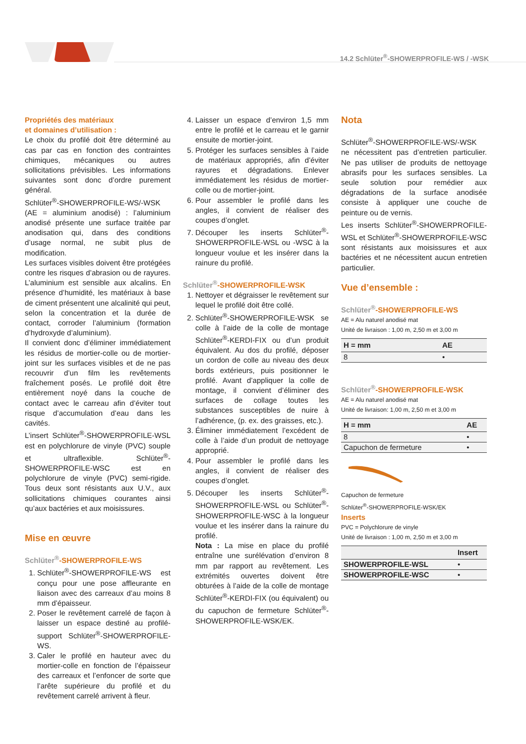14.2 Schlüter<sup>®</sup>-SHOWERPROFILE-WS / -WSK
Propriétés des matériaux
et domaines d’utilisation :
Le choix du profilé doit être déterminé au cas par cas en fonction des contraintes chimiques, mécaniques ou autres sollicitations prévisibles. Les informations suivantes sont donc d’ordre purement général.
Schlüter<sup>®</sup>-SHOWERPROFILE-WS/-WSK (AE = aluminium anodisé) : l’aluminium anodisé présente une surface traitée par anodisation qui, dans des conditions d’usage normal, ne subit plus de modification.
Les surfaces visibles doivent être protégées contre les risques d’abrasion ou de rayures. L’aluminium est sensible aux alcalins. En présence d’humidité, les matériaux à base de ciment présentent une alcalinité qui peut, selon la concentration et la durée de contact, corroder l’aluminium (formation d’hydroxyde d’aluminium).
Il convient donc d’éliminer immédiatement les résidus de mortier-colle ou de mortier-joint sur les surfaces visibles et de ne pas recouvrir d’un film les revêtements fraîchement posés. Le profilé doit être entièrement noyé dans la couche de contact avec le carreau afin d’éviter tout risque d’accumulation d’eau dans les cavités.
L’insert Schlüter<sup>®</sup>-SHOWERPROFILE-WSL est en polychlorure de vinyle (PVC) souple et ultraflexible. Schlüter<sup>®</sup>-SHOWERPROFILE-WSC est en polychlorure de vinyle (PVC) semi-rigide. Tous deux sont résistants aux U.V., aux sollicitations chimiques courantes ainsi qu’aux bactéries et aux moisissures.
Mise en œuvre
Schlüter<sup>®</sup>-SHOWERPROFILE-WS
1. Schlüter<sup>®</sup>-SHOWERPROFILE-WS est conçu pour une pose affleurante en liaison avec des carreaux d’au moins 8 mm d’épaisseur.
2. Poser le revêtement carrelé de façon à laisser un espace destiné au profilé-support Schlüter<sup>®</sup>-SHOWERPROFILE-WS.
3. Caler le profilé en hauteur avec du mortier-colle en fonction de l’épaisseur des carreaux et l’enfoncer de sorte que l’arête supérieure du profilé et du revêtement carrelé arrivent à fleur.
4. Laisser un espace d’environ 1,5 mm entre le profilé et le carreau et le garnir ensuite de mortier-joint.
5. Protéger les surfaces sensibles à l’aide de matériaux appropriés, afin d’éviter rayures et dégradations. Enlever immédiatement les résidus de mortier-colle ou de mortier-joint.
6. Pour assembler le profilé dans les angles, il convient de réaliser des coupes d’onglet.
7. Découper les inserts Schlüter<sup>®</sup>-SHOWERPROFILE-WSL ou -WSC à la longueur voulue et les insérer dans la rainure du profilé.
Schlüter<sup>®</sup>-SHOWERPROFILE-WSK
1. Nettoyer et dégraisser le revêtement sur lequel le profilé doit être collé.
2. Schlüter<sup>®</sup>-SHOWERPROFILE-WSK se colle à l’aide de la colle de montage Schlüter<sup>®</sup>-KERDI-FIX ou d’un produit équivalent. Au dos du profilé, déposer un cordon de colle au niveau des deux bords extérieurs, puis positionner le profilé. Avant d’appliquer la colle de montage, il convient d’éliminer des surfaces de collage toutes les substances susceptibles de nuire à l’adhérence, (p. ex. des graisses, etc.).
3. Éliminer immédiatement l’excédent de colle à l’aide d’un produit de nettoyage approprié.
4. Pour assembler le profilé dans les angles, il convient de réaliser des coupes d’onglet.
5. Découper les inserts Schlüter<sup>®</sup>-SHOWERPROFILE-WSL ou Schlüter<sup>®</sup>-SHOWERPROFILE-WSC à la longueur voulue et les insérer dans la rainure du profilé.
Nota : La mise en place du profilé entraîne une surélévation d’environ 8 mm par rapport au revêtement. Les extrémités ouvertes doivent être obturées à l’aide de la colle de montage Schlüter<sup>®</sup>-KERDI-FIX (ou équivalent) ou du capuchon de fermeture Schlüter<sup>®</sup>-SHOWERPROFILE-WSK/EK.
Nota
Schlüter<sup>®</sup>-SHOWERPROFILE-WS/-WSK ne nécessitent pas d’entretien particulier. Ne pas utiliser de produits de nettoyage abrasifs pour les surfaces sensibles. La seule solution pour remédier aux dégradations de la surface anodisée consiste à appliquer une couche de peinture ou de vernis.
Les inserts Schlüter<sup>®</sup>-SHOWERPROFILE-WSL et Schlüter<sup>®</sup>-SHOWERPROFILE-WSC sont résistants aux moisissures et aux bactéries et ne nécessitent aucun entretien particulier.
Vue d’ensemble :
Schlüter<sup>®</sup>-SHOWERPROFILE-WS
AE = Alu naturel anodisé mat
Unité de livraison : 1,00 m, 2,50 m et 3,00 m
| H = mm | AE |
| --- | --- |
| 8 | • |
Schlüter<sup>®</sup>-SHOWERPROFILE-WSK
AE = Alu naturel anodisé mat
Unité de livraison: 1,00 m, 2,50 m et 3,00 m
| H = mm | AE |
| --- | --- |
| 8 | • |
| Capuchon de fermeture | • |
Capuchon de fermeture
Schlüter<sup>®</sup>-SHOWERPROFILE-WSK/EK
Inserts
PVC = Polychlorure de vinyle
Unité de livraison : 1,00 m, 2,50 m et 3,00 m
| | Insert |
| --- | --- |
| SHOWERPROFILE-WSL | • |
| SHOWERPROFILE-WSC | • |